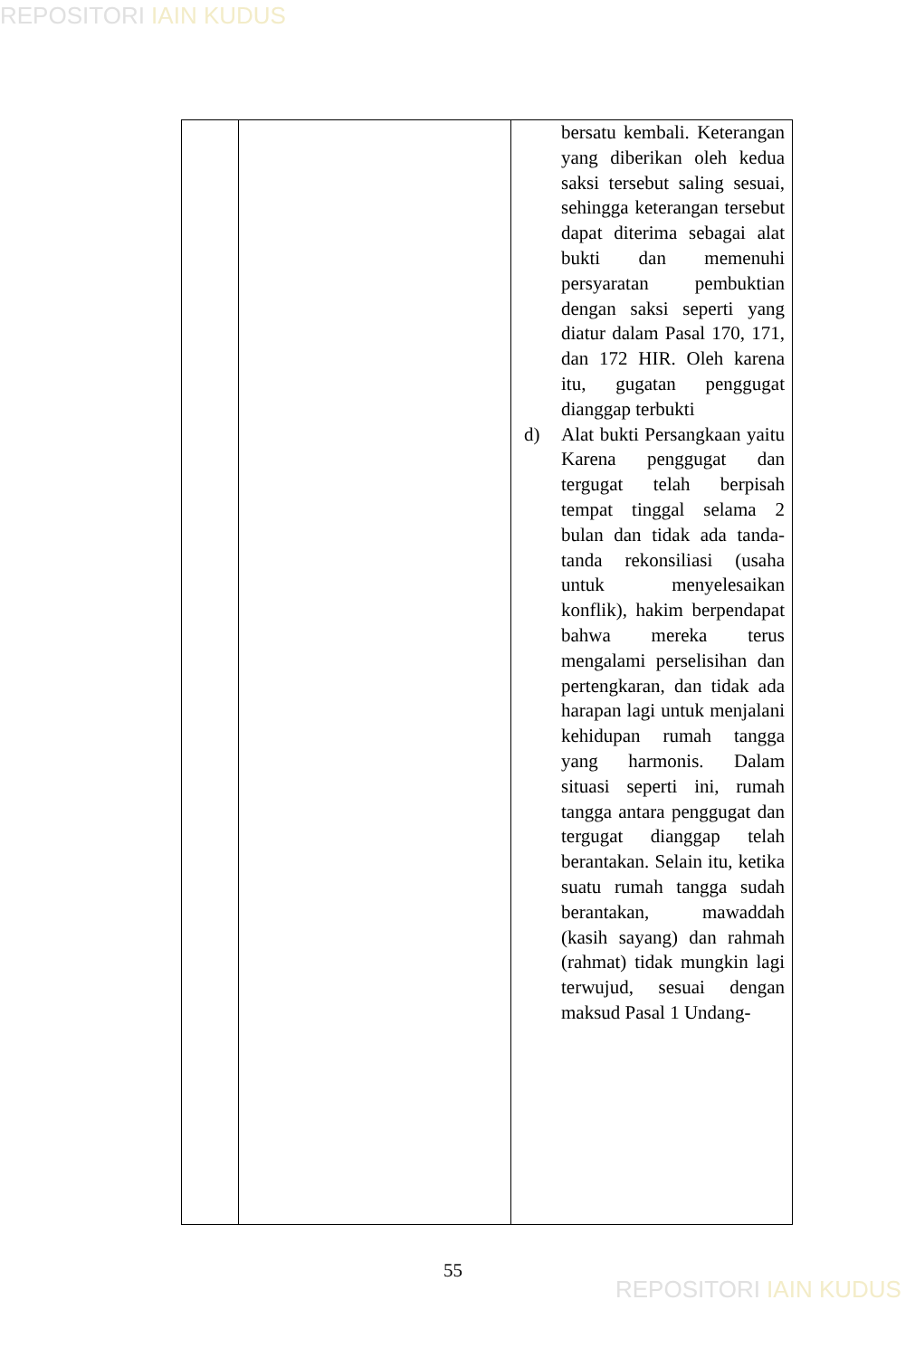REPOSITORI IAIN KUDUS
| | | bersatu kembali. Keterangan yang diberikan oleh kedua saksi tersebut saling sesuai, sehingga keterangan tersebut dapat diterima sebagai alat bukti dan memenuhi persyaratan pembuktian dengan saksi seperti yang diatur dalam Pasal 170, 171, dan 172 HIR. Oleh karena itu, gugatan penggugat dianggap terbukti d) Alat bukti Persangkaan yaitu Karena penggugat dan tergugat telah berpisah tempat tinggal selama 2 bulan dan tidak ada tanda-tanda rekonsiliasi (usaha untuk menyelesaikan konflik), hakim berpendapat bahwa mereka terus mengalami perselisihan dan pertengkaran, dan tidak ada harapan lagi untuk menjalani kehidupan rumah tangga yang harmonis. Dalam situasi seperti ini, rumah tangga antara penggugat dan tergugat dianggap telah berantakan. Selain itu, ketika suatu rumah tangga sudah berantakan, mawaddah (kasih sayang) dan rahmah (rahmat) tidak mungkin lagi terwujud, sesuai dengan maksud Pasal 1 Undang- |
55
REPOSITORI IAIN KUDUS